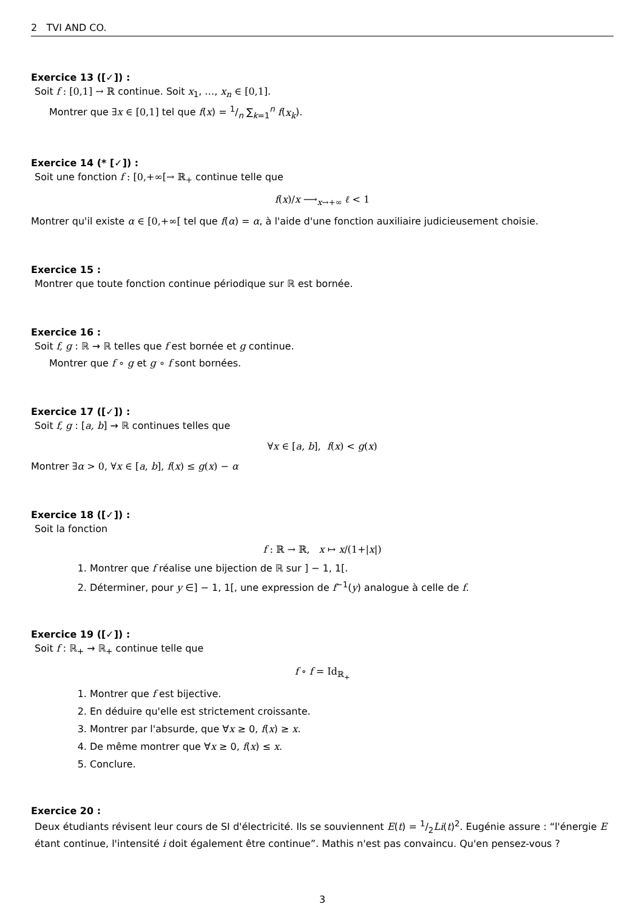2 TVI AND CO.
Exercice 13 ([✓]) :
Soit f : [0,1] → ℝ continue. Soit x<sub>1</sub>, …, x<sub>n</sub> ∈ [0,1].
Montrer que ∃x ∈ [0,1] tel que f(x) = 1/n ∑<sub>k=1</sub><sup>n</sup> f(x<sub>k</sub>).
Exercice 14 (* [✓]) :
Soit une fonction f : [0,+∞[→ ℝ<sub>+</sub> continue telle que
f(x)/x ⟶<sub>x→+∞</sub> ℓ < 1
Montrer qu'il existe α ∈ [0,+∞[ tel que f(α) = α, à l'aide d'une fonction auxiliaire judicieusement choisie.
Exercice 15 :
Montrer que toute fonction continue périodique sur ℝ est bornée.
Exercice 16 :
Soit f, g : ℝ → ℝ telles que f est bornée et g continue.
Montrer que f ∘ g et g ∘ f sont bornées.
Exercice 17 ([✓]) :
Soit f, g : [a, b] → ℝ continues telles que
∀x ∈ [a, b], f(x) < g(x)
Montrer ∃α > 0, ∀x ∈ [a, b], f(x) ≤ g(x) − α
Exercice 18 ([✓]) :
Soit la fonction
f : ℝ → ℝ, x ↦ x/(1+|x|)
1. Montrer que f réalise une bijection de ℝ sur ] − 1, 1[.
2. Déterminer, pour y ∈] − 1, 1[, une expression de f<sup>−1</sup>(y) analogue à celle de f.
Exercice 19 ([✓]) :
Soit f : ℝ<sub>+</sub> → ℝ<sub>+</sub> continue telle que
f ∘ f = Id<sub>ℝ<sub>+</sub></sub>
1. Montrer que f est bijective.
2. En déduire qu'elle est strictement croissante.
3. Montrer par l'absurde, que ∀x ≥ 0, f(x) ≥ x.
4. De même montrer que ∀x ≥ 0, f(x) ≤ x.
5. Conclure.
Exercice 20 :
Deux étudiants révisent leur cours de SI d'électricité. Ils se souviennent E(t) = 1/2Li(t)<sup>2</sup>. Eugénie assure : “l'énergie E étant continue, l'intensité i doit également être continue”. Mathis n'est pas convaincu. Qu'en pensez-vous ?
3